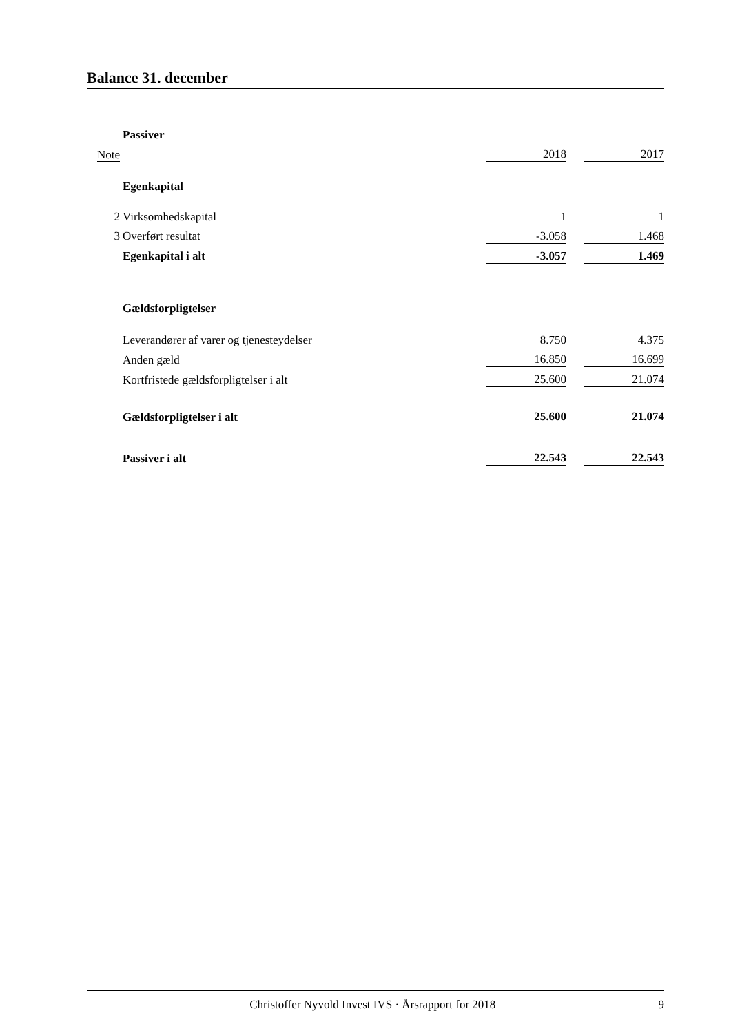Balance 31. december
| | Passiver | | | |
| Note | | 2018 | | 2017 |
| | Egenkapital | | | |
| 2 | Virksomhedskapital | 1 | | 1 |
| 3 | Overført resultat | -3.058 | | 1.468 |
| | Egenkapital i alt | -3.057 | | 1.469 |
| | Gældsforpligtelser | | | |
| | Leverandører af varer og tjenesteydelser | 8.750 | | 4.375 |
| | Anden gæld | 16.850 | | 16.699 |
| | Kortfristede gældsforpligtelser i alt | 25.600 | | 21.074 |
| | Gældsforpligtelser i alt | 25.600 | | 21.074 |
| | Passiver i alt | 22.543 | | 22.543 |
Christoffer Nyvold Invest IVS · Årsrapport for 2018 9